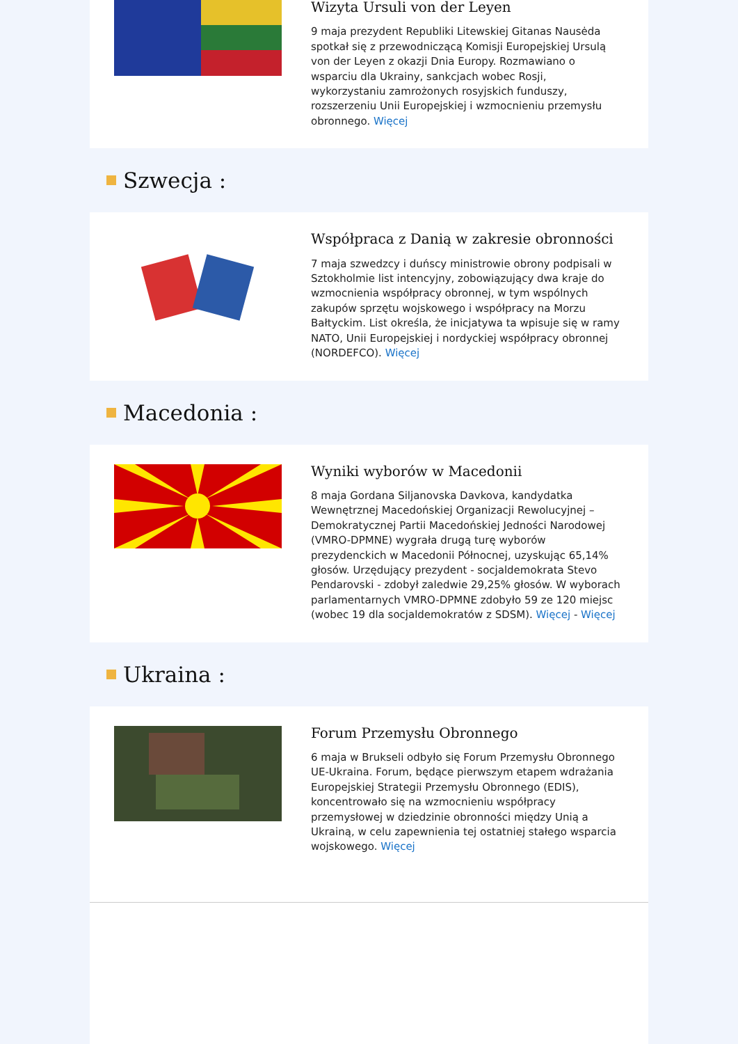Wizyta Ursuli von der Leyen
9 maja prezydent Republiki Litewskiej Gitanas Nausėda spotkał się z przewodniczącą Komisji Europejskiej Ursulą von der Leyen z okazji Dnia Europy. Rozmawiano o wsparciu dla Ukrainy, sankcjach wobec Rosji, wykorzystaniu zamrożonych rosyjskich funduszy, rozszerzeniu Unii Europejskiej i wzmocnieniu przemysłu obronnego. Więcej
Szwecja :
Współpraca z Danią w zakresie obronności
7 maja szwedzcy i duńscy ministrowie obrony podpisali w Sztokholmie list intencyjny, zobowiązujący dwa kraje do wzmocnienia współpracy obronnej, w tym wspólnych zakupów sprzętu wojskowego i współpracy na Morzu Bałtyckim. List określa, że inicjatywa ta wpisuje się w ramy NATO, Unii Europejskiej i nordyckiej współpracy obronnej (NORDEFCO). Więcej
Macedonia :
Wyniki wyborów w Macedonii
8 maja Gordana Siljanovska Davkova, kandydatka Wewnętrznej Macedońskiej Organizacji Rewolucyjnej – Demokratycznej Partii Macedońskiej Jedności Narodowej (VMRO-DPMNE) wygrała drugą turę wyborów prezydenckich w Macedonii Północnej, uzyskując 65,14% głosów. Urzędujący prezydent - socjaldemokrata Stevo Pendarovski - zdobył zaledwie 29,25% głosów. W wyborach parlamentarnych VMRO-DPMNE zdobyło 59 ze 120 miejsc (wobec 19 dla socjaldemokratów z SDSM). Więcej - Więcej
Ukraina :
Forum Przemysłu Obronnego
6 maja w Brukseli odbyło się Forum Przemysłu Obronnego UE-Ukraina. Forum, będące pierwszym etapem wdrażania Europejskiej Strategii Przemysłu Obronnego (EDIS), koncentrowało się na wzmocnieniu współpracy przemysłowej w dziedzinie obronności między Unią a Ukrainą, w celu zapewnienia tej ostatniej stałego wsparcia wojskowego. Więcej